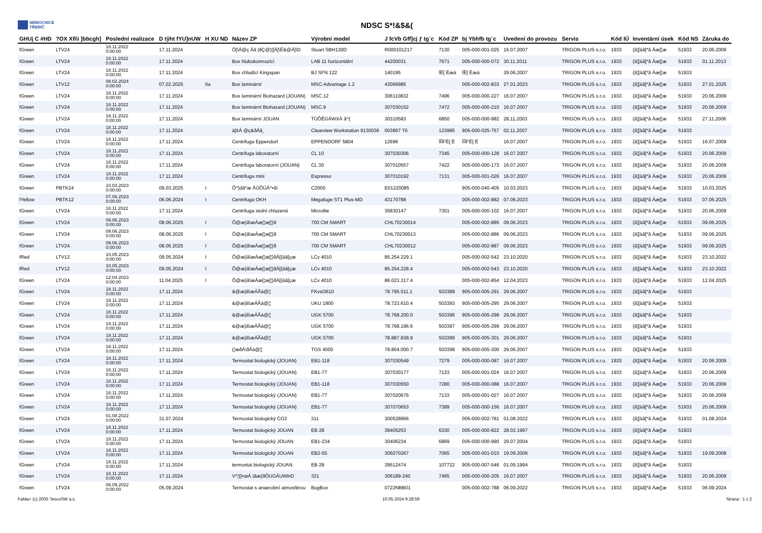NEMOCNICE
TŘEBÍČ
NDSC S*!&$&(
| GHUj C #HD | ?OX Xfi\i ]bbcgh] | Poslední realizace | D ty̆ht fYU]nUW | H XU ND | Název ZP | Výrobní model | J fcVb Gff]cj ƒ tg`c | Kód ZP | bj Ybhfb tg`c | Uvedení do provozu | Servis | Kód IÚ | Inventární úsek | Kód NS | Záruka do |
| --- | --- | --- | --- | --- | --- | --- | --- | --- | --- | --- | --- | --- | --- | --- | --- |
| fGreen | LTV24 | 18.11.2022 0:00:00 | 17.11.2024 | | Ó[\Á@ç Áã /ðÇ@¦{[Á[\Ë&@Á[\D | Stuart SBH130D | R000101217 | 7130 | 005-000-001-025 | 16.07.2007 | TRIGON PLUS s.r.o. | 1933 | {ã¦[àã[*ã Áæ[¦æ | 51933 | 20.06.2009 |
| fGreen | LTV24 | 18.11.2022 0:00:00 | 17.11.2024 | | Box hlubokomrazící | LAB 11 horizontální | 44200031 | 7671 | 005-000-000-072 | 30.11.2011 | TRIGON PLUS s.r.o. | 1933 | {ã¦[àã[*ã Áæ[¦æ | 51933 | 01.11.2013 |
| fGreen | LTV24 | 18.11.2022 0:00:00 | 17.11.2024 | | Box chladící Kingspan | BJ SFN 122 | 140195 | ÏË[ Ëæà | ÏË[ Ëæà | 29.06.2007 | TRIGON PLUS s.r.o. | 1933 | {ã¦[àã[*ã Áæ[¦æ | 51933 | |
| fGreen | LTV12 | 08.02.2024 0:00:00 | 07.02.2025 | IIa | Box laminární | MSC-Advantage 1.2 | 43066985 | | 005-000-002-833 | 27.01.2023 | TRIGON PLUS s.r.o. | 1933 | {ã¦[àã[*ã Áæ[¦æ | 51933 | 27.01.2025 |
| fGreen | LTV24 | 18.11.2022 0:00:00 | 17.11.2024 | | Box laminární Biohazard (JOUAN) | MSC.12 | 306110832 | 7496 | 005-000-000-227 | 16.07.2007 | TRIGON PLUS s.r.o. | 1933 | {ã¦[àã[*ã Áæ[¦æ | 51933 | 20.06.2009 |
| fGreen | LTV24 | 18.11.2022 0:00:00 | 17.11.2024 | | Box laminární Biohazard (JOUAN) | MSC.9 | 307030152 | 7472 | 005-000-000-210 | 16.07.2007 | TRIGON PLUS s.r.o. | 1933 | {ã¦[àã[*ã Áæ[¦æ | 51933 | 20.06.2009 |
| fGreen | LTV24 | 18.11.2022 0:00:00 | 17.11.2024 | | Box laminární JOUAN | TÙÔËGÁWXÁ ã^{ | 30310583 | 6850 | 005-000-000-982 | 28.11.2003 | TRIGON PLUS s.r.o. | 1933 | {ã¦[àã[*ã Áæ[¦æ | 51933 | 27.11.2006 |
| fGreen | LTV24 | 18.11.2022 0:00:00 | 17.11.2024 | | à[¢Á @ç&ðÁã¸ | Clearview Workstation 9130036 | 003867 T6 | 123985 | 905-000-025-757 | 02.11.2007 | TRIGON PLUS s.r.o. | 1933 | {ã¦[àã[*ã Áæ[¦æ | 51933 | |
| fGreen | LTV24 | 18.11.2022 0:00:00 | 17.11.2024 | | Centrifuga Eppendorf | EPPENDORF 5804 | 12696 | ÏÍÎFË[ Ë | ÏÍÎFË[ Ë | 16.07.2007 | TRIGON PLUS s.r.o. | 1933 | {ã¦[àã[*ã Áæ[¦æ | 51933 | 16.07.2009 |
| fGreen | LTV24 | 18.11.2022 0:00:00 | 17.11.2024 | | Centrifuga laboratorní | CL 10 | 307030306 | 7345 | 005-000-000-128 | 16.07.2007 | TRIGON PLUS s.r.o. | 1933 | {ã¦[àã[*ã Áæ[¦æ | 51933 | 20.06.2009 |
| fGreen | LTV24 | 18.11.2022 0:00:00 | 17.11.2024 | | Centrifuga laboratorní (JOUAN) | CL 30 | 307010557 | 7422 | 005-000-000-173 | 16.07.2007 | TRIGON PLUS s.r.o. | 1933 | {ã¦[àã[*ã Áæ[¦æ | 51933 | 20.06.2009 |
| fGreen | LTV24 | 18.11.2022 0:00:00 | 17.11.2024 | | Centrifuga mini | Espresso | 307010192 | 7131 | 005-000-001-026 | 16.07.2007 | TRIGON PLUS s.r.o. | 1933 | {ã¦[àã[*ã Áæ[¦æ | 51933 | 20.06.2009 |
| fGreen | PBTK24 | 10.03.2023 0:00:00 | 09.03.2025 | I | Ô^}dã*æ ÁÚÔÜÁ^•ã\ | C2000 | E01220085 | | 905-000-040-405 | 10.03.2023 | TRIGON PLUS s.r.o. | 1933 | {ã¦[àã[*ã Áæ[¦æ | 51933 | 10.03.2025 |
| fYellow | PBTK12 | 07.06.2023 0:00:00 | 06.06.2024 | I | Centrifuga OKH | Megafuge ST1 Plus-MD | 43170788 | | 005-000-002-882 | 07.06.2023 | TRIGON PLUS s.r.o. | 1933 | {ã¦[àã[*ã Áæ[¦æ | 51933 | 07.06.2025 |
| fGreen | LTV24 | 18.11.2022 0:00:00 | 17.11.2024 | | Centrifuga stolní chlazená | Microlite | 35830147 | 7301 | 005-000-000-102 | 16.07.2007 | TRIGON PLUS s.r.o. | 1933 | {ã¦[àã[*ã Áæ[¦æ | 51933 | 20.06.2009 |
| fGreen | LTV24 | 09.06.2023 0:00:00 | 08.06.2025 | I | Ô@æ}ã\æÁæ[¦æ[¦}ð | 700 CM SMART | CHL70230014 | | 005-000-002-885 | 09.06.2023 | TRIGON PLUS s.r.o. | 1933 | {ã¦[àã[*ã Áæ[¦æ | 51933 | 09.06.2025 |
| fGreen | LTV24 | 09.06.2023 0:00:00 | 08.06.2025 | I | Ô@æ}ã\æÁæ[¦æ[¦}ð | 700 CM SMART | CHL70230013 | | 005-000-002-886 | 09.06.2023 | TRIGON PLUS s.r.o. | 1933 | {ã¦[àã[*ã Áæ[¦æ | 51933 | 09.06.2025 |
| fGreen | LTV24 | 09.06.2023 0:00:00 | 08.06.2025 | I | Ô@æ}ã\æÁæ[¦æ[¦}ð | 700 CM SMART | CHL70230012 | | 005-000-002-887 | 09.06.2023 | TRIGON PLUS s.r.o. | 1933 | {ã¦[àã[*ã Áæ[¦æ | 51933 | 09.06.2025 |
| fRed | LTV12 | 10.05.2023 0:00:00 | 09.05.2024 | I | Ô@æ}ã\æÁæ[¦æ[¦}ðÁ[{àã[çæ | LCv 4010 | 85.254.229.1 | | 005-000-002-542 | 23.10.2020 | TRIGON PLUS s.r.o. | 1933 | {ã¦[àã[*ã Áæ[¦æ | 51933 | 23.10.2022 |
| fRed | LTV12 | 10.05.2023 0:00:00 | 09.05.2024 | I | Ô@æ}ã\æÁæ[¦æ[¦}ðÁ[{àã[çæ | LCv 4010 | 85.254.228.4 | | 005-000-002-543 | 23.10.2020 | TRIGON PLUS s.r.o. | 1933 | {ã¦[àã[*ã Áæ[¦æ | 51933 | 23.10.2022 |
| fGreen | LTV24 | 12.04.2023 0:00:00 | 11.04.2025 | I | Ô@æ}ã\æÁæ[¦æ[¦}ðÁ[{àã[çæ | LCv 4010 | 86.023.317.4 | | 005-000-002-854 | 12.04.2023 | TRIGON PLUS s.r.o. | 1933 | {ã¦[àã[*ã Áæ[¦æ | 51933 | 12.04.2025 |
| fGreen | LTV24 | 18.11.2022 0:00:00 | 17.11.2024 | | &@æ}ã\æÁÃà@¦¦ | FKvsl3610 | 78.795.511.1 | 503389 | 905-000-005-291 | 29.06.2007 | TRIGON PLUS s.r.o. | 1933 | {ã¦[àã[*ã Áæ[¦æ | 51933 | |
| fGreen | LTV24 | 18.11.2022 0:00:00 | 17.11.2024 | | &@æ}ã\æÁÃà@¦¦ | UKU 1800 | 78.723.610.4 | 503393 | 905-000-005-295 | 29.06.2007 | TRIGON PLUS s.r.o. | 1933 | {ã¦[àã[*ã Áæ[¦æ | 51933 | |
| fGreen | LTV24 | 18.11.2022 0:00:00 | 17.11.2024 | | &@æ}ã\æÁÃà@¦¦ | UGK 5700 | 78.768.200.0 | 503396 | 905-000-005-298 | 29.06.2007 | TRIGON PLUS s.r.o. | 1933 | {ã¦[àã[*ã Áæ[¦æ | 51933 | |
| fGreen | LTV24 | 18.11.2022 0:00:00 | 17.11.2024 | | &@æ}ã\æÁÃà@¦¦ | UGK 5700 | 78.768.196.6 | 503397 | 905-000-005-299 | 29.06.2007 | TRIGON PLUS s.r.o. | 1933 | {ã¦[àã[*ã Áæ[¦æ | 51933 | |
| fGreen | LTV24 | 18.11.2022 0:00:00 | 17.11.2024 | | &@æ}ã\æÁÃà@¦¦ | UGK 5700 | 78.887.838.9 | 503399 | 905-000-005-301 | 29.06.2007 | TRIGON PLUS s.r.o. | 1933 | {ã¦[àã[*ã Áæ[¦æ | 51933 | |
| fGreen | LTV24 | 18.11.2022 0:00:00 | 17.11.2024 | | {¦æðÁ\ðÃà@¦¦ | TGS 4000 | 78.804.000.7 | 503398 | 905-000-005-300 | 29.06.2007 | TRIGON PLUS s.r.o. | 1933 | {ã¦[àã[*ã Áæ[¦æ | 51933 | |
| fGreen | LTV24 | 18.11.2022 0:00:00 | 17.11.2024 | | Termostat biologický (JOUAN) | EB1-118 | 307030549 | 7279 | 005-000-000-087 | 16.07.2007 | TRIGON PLUS s.r.o. | 1933 | {ã¦[àã[*ã Áæ[¦æ | 51933 | 20.06.2009 |
| fGreen | LTV24 | 18.11.2022 0:00:00 | 17.11.2024 | | Termostat biologický (JOUAN) | EB1-77 | 307030177 | 7123 | 005-000-001-024 | 16.07.2007 | TRIGON PLUS s.r.o. | 1933 | {ã¦[àã[*ã Áæ[¦æ | 51933 | 20.06.2009 |
| fGreen | LTV24 | 18.11.2022 0:00:00 | 17.11.2024 | | Termostat biologický (JOUAN) | EB1-118 | 307030550 | 7280 | 005-000-000-088 | 16.07.2007 | TRIGON PLUS s.r.o. | 1933 | {ã¦[àã[*ã Áæ[¦æ | 51933 | 20.06.2009 |
| fGreen | LTV24 | 18.11.2022 0:00:00 | 17.11.2024 | | Termostat biologický (JOUAN) | EB1-77 | 307020676 | 7133 | 005-000-001-027 | 16.07.2007 | TRIGON PLUS s.r.o. | 1933 | {ã¦[àã[*ã Áæ[¦æ | 51933 | 20.06.2009 |
| fGreen | LTV24 | 18.11.2022 0:00:00 | 17.11.2024 | | Termostat biologický (JOUAN) | EB1-77 | 307070653 | 7389 | 005-000-000-156 | 16.07.2007 | TRIGON PLUS s.r.o. | 1933 | {ã¦[àã[*ã Áæ[¦æ | 51933 | 20.06.2009 |
| fGreen | LTV24 | 01.08.2022 0:00:00 | 31.07.2024 | | Termostat biologický CO2 | 311 | 300528966 | | 005-000-002-781 | 01.08.2022 | TRIGON PLUS s.r.o. | 1933 | {ã¦[àã[*ã Áæ[¦æ | 51933 | 01.08.2024 |
| fGreen | LTV24 | 18.11.2022 0:00:00 | 17.11.2024 | | Termostat biologický JOUAN | EB 28 | 39405253 | 6330 | 005-000-000-822 | 28.02.1997 | TRIGON PLUS s.r.o. | 1933 | {ã¦[àã[*ã Áæ[¦æ | 51933 | |
| fGreen | LTV24 | 18.11.2022 0:00:00 | 17.11.2024 | | Termostat biologický JOUAN | EB1-234 | 30406234 | 6869 | 005-000-000-990 | 29.07.2004 | TRIGON PLUS s.r.o. | 1933 | {ã¦[àã[*ã Áæ[¦æ | 51933 | |
| fGreen | LTV24 | 18.11.2022 0:00:00 | 17.11.2024 | | Termostat biologický JOUAN | EB2-55 | 306070267 | 7065 | 005-000-001-010 | 19.09.2006 | TRIGON PLUS s.r.o. | 1933 | {ã¦[àã[*ã Áæ[¦æ | 51933 | 19.09.2008 |
| fGreen | LTV24 | 18.11.2022 0:00:00 | 17.11.2024 | | termostat biologický JOUAN | EB 28 | 39512474 | 107722 | 905-000-007-546 | 01.05.1994 | TRIGON PLUS s.r.o. | 1933 | {ã¦[àã[*ã Áæ[¦æ | 51933 | |
| fGreen | LTV24 | 18.11.2022 0:00:00 | 17.11.2024 | | V^¦{[•œÁ /ãæ}ðÔUGÁUWÞD | 321 | 306189-240 | 7465 | 005-000-000-205 | 16.07.2007 | TRIGON PLUS s.r.o. | 1933 | {ã¦[àã[*ã Áæ[¦æ | 51933 | 20.06.2009 |
| fGreen | LTV24 | 06.09.2022 0:00:00 | 05.09.2024 | | Termostat s anaerobní atmosférou | BugBox | 0722NBB01 | | 005-000-002-788 | 06.09.2022 | TRIGON PLUS s.r.o. | 1933 | {ã¦[àã[*ã Áæ[¦æ | 51933 | 06.09.2024 |
FaMa+ (c) 2005 TescoSW a.s. 10.05.2024 9:28:59 Strana : 1 z 2